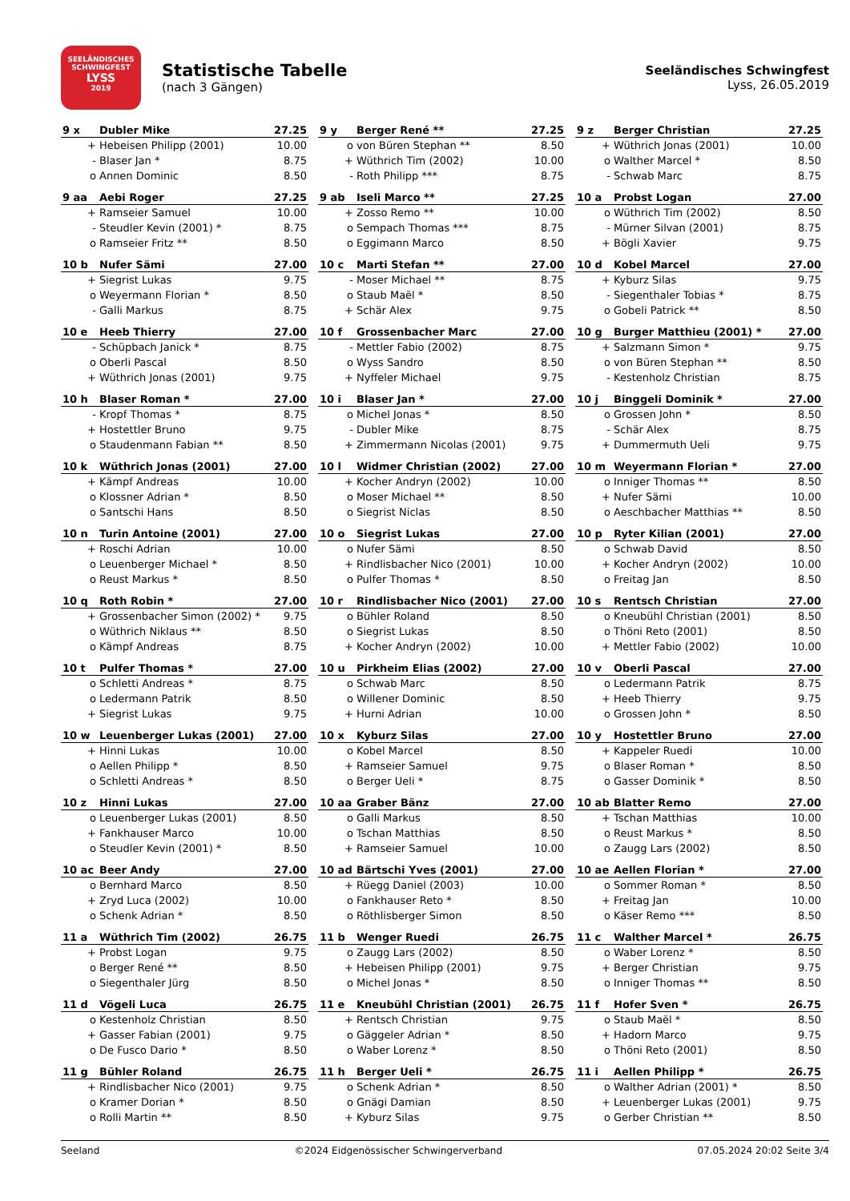SEELÄNDISCHES SCHWINGFEST
LYSS
2019
Statistische Tabelle
(nach 3 Gängen)
Seeländisches Schwingfest
Lyss, 26.05.2019
| 9 x | Dubler Mike | 27.25 |
| --- | --- | --- |
| + | Hebeisen Philipp (2001) | 10.00 |
| - | Blaser Jan * | 8.75 |
| o | Annen Dominic | 8.50 |
| 9 y | Berger René ** | 27.25 |
| --- | --- | --- |
| o | von Büren Stephan ** | 8.50 |
| + | Wüthrich Tim (2002) | 10.00 |
| - | Roth Philipp *** | 8.75 |
| 9 z | Berger Christian | 27.25 |
| --- | --- | --- |
| + | Wüthrich Jonas (2001) | 10.00 |
| o | Walther Marcel * | 8.50 |
| - | Schwab Marc | 8.75 |
| 9 aa | Aebi Roger | 27.25 |
| --- | --- | --- |
| + | Ramseier Samuel | 10.00 |
| - | Steudler Kevin (2001) * | 8.75 |
| o | Ramseier Fritz ** | 8.50 |
| 9 ab | Iseli Marco ** | 27.25 |
| --- | --- | --- |
| + | Zosso Remo ** | 10.00 |
| o | Sempach Thomas *** | 8.75 |
| o | Eggimann Marco | 8.50 |
| 10 a | Probst Logan | 27.00 |
| --- | --- | --- |
| o | Wüthrich Tim (2002) | 8.50 |
| - | Mürner Silvan (2001) | 8.75 |
| + | Bögli Xavier | 9.75 |
| 10 b | Nufer Sämi | 27.00 |
| --- | --- | --- |
| + | Siegrist Lukas | 9.75 |
| o | Weyermann Florian * | 8.50 |
| - | Galli Markus | 8.75 |
| 10 c | Marti Stefan ** | 27.00 |
| --- | --- | --- |
| - | Moser Michael ** | 8.75 |
| o | Staub Maël * | 8.50 |
| + | Schär Alex | 9.75 |
| 10 d | Kobel Marcel | 27.00 |
| --- | --- | --- |
| + | Kyburz Silas | 9.75 |
| - | Siegenthaler Tobias * | 8.75 |
| o | Gobeli Patrick ** | 8.50 |
| 10 e | Heeb Thierry | 27.00 |
| --- | --- | --- |
| - | Schüpbach Janick * | 8.75 |
| o | Oberli Pascal | 8.50 |
| + | Wüthrich Jonas (2001) | 9.75 |
| 10 f | Grossenbacher Marc | 27.00 |
| --- | --- | --- |
| - | Mettler Fabio (2002) | 8.75 |
| o | Wyss Sandro | 8.50 |
| + | Nyffeler Michael | 9.75 |
| 10 g | Burger Matthieu (2001) * | 27.00 |
| --- | --- | --- |
| + | Salzmann Simon * | 9.75 |
| o | von Büren Stephan ** | 8.50 |
| - | Kestenholz Christian | 8.75 |
| 10 h | Blaser Roman * | 27.00 |
| --- | --- | --- |
| - | Kropf Thomas * | 8.75 |
| + | Hostettler Bruno | 9.75 |
| o | Staudenmann Fabian ** | 8.50 |
| 10 i | Blaser Jan * | 27.00 |
| --- | --- | --- |
| o | Michel Jonas * | 8.50 |
| - | Dubler Mike | 8.75 |
| + | Zimmermann Nicolas (2001) | 9.75 |
| 10 j | Binggeli Dominik * | 27.00 |
| --- | --- | --- |
| o | Grossen John * | 8.50 |
| - | Schär Alex | 8.75 |
| + | Dummermuth Ueli | 9.75 |
| 10 k | Wüthrich Jonas (2001) | 27.00 |
| --- | --- | --- |
| + | Kämpf Andreas | 10.00 |
| o | Klossner Adrian * | 8.50 |
| o | Santschi Hans | 8.50 |
| 10 l | Widmer Christian (2002) | 27.00 |
| --- | --- | --- |
| + | Kocher Andryn (2002) | 10.00 |
| o | Moser Michael ** | 8.50 |
| o | Siegrist Niclas | 8.50 |
| 10 m | Weyermann Florian * | 27.00 |
| --- | --- | --- |
| o | Inniger Thomas ** | 8.50 |
| + | Nufer Sämi | 10.00 |
| o | Aeschbacher Matthias ** | 8.50 |
| 10 n | Turin Antoine (2001) | 27.00 |
| --- | --- | --- |
| + | Roschi Adrian | 10.00 |
| o | Leuenberger Michael * | 8.50 |
| o | Reust Markus * | 8.50 |
| 10 o | Siegrist Lukas | 27.00 |
| --- | --- | --- |
| o | Nufer Sämi | 8.50 |
| + | Rindlisbacher Nico (2001) | 10.00 |
| o | Pulfer Thomas * | 8.50 |
| 10 p | Ryter Kilian (2001) | 27.00 |
| --- | --- | --- |
| o | Schwab David | 8.50 |
| + | Kocher Andryn (2002) | 10.00 |
| o | Freitag Jan | 8.50 |
| 10 q | Roth Robin * | 27.00 |
| --- | --- | --- |
| + | Grossenbacher Simon (2002) * | 9.75 |
| o | Wüthrich Niklaus ** | 8.50 |
| o | Kämpf Andreas | 8.75 |
| 10 r | Rindlisbacher Nico (2001) | 27.00 |
| --- | --- | --- |
| o | Bühler Roland | 8.50 |
| o | Siegrist Lukas | 8.50 |
| + | Kocher Andryn (2002) | 10.00 |
| 10 s | Rentsch Christian | 27.00 |
| --- | --- | --- |
| o | Kneubühl Christian (2001) | 8.50 |
| o | Thöni Reto (2001) | 8.50 |
| + | Mettler Fabio (2002) | 10.00 |
| 10 t | Pulfer Thomas * | 27.00 |
| --- | --- | --- |
| o | Schletti Andreas * | 8.75 |
| o | Ledermann Patrik | 8.50 |
| + | Siegrist Lukas | 9.75 |
| 10 u | Pirkheim Elias (2002) | 27.00 |
| --- | --- | --- |
| o | Schwab Marc | 8.50 |
| o | Willener Dominic | 8.50 |
| + | Hurni Adrian | 10.00 |
| 10 v | Oberli Pascal | 27.00 |
| --- | --- | --- |
| o | Ledermann Patrik | 8.75 |
| + | Heeb Thierry | 9.75 |
| o | Grossen John * | 8.50 |
| 10 w | Leuenberger Lukas (2001) | 27.00 |
| --- | --- | --- |
| + | Hinni Lukas | 10.00 |
| o | Aellen Philipp * | 8.50 |
| o | Schletti Andreas * | 8.50 |
| 10 x | Kyburz Silas | 27.00 |
| --- | --- | --- |
| o | Kobel Marcel | 8.50 |
| + | Ramseier Samuel | 9.75 |
| o | Berger Ueli * | 8.75 |
| 10 y | Hostettler Bruno | 27.00 |
| --- | --- | --- |
| + | Kappeler Ruedi | 10.00 |
| o | Blaser Roman * | 8.50 |
| o | Gasser Dominik * | 8.50 |
| 10 z | Hinni Lukas | 27.00 |
| --- | --- | --- |
| o | Leuenberger Lukas (2001) | 8.50 |
| + | Fankhauser Marco | 10.00 |
| o | Steudler Kevin (2001) * | 8.50 |
| 10 aa | Graber Bänz | 27.00 |
| --- | --- | --- |
| o | Galli Markus | 8.50 |
| o | Tschan Matthias | 8.50 |
| + | Ramseier Samuel | 10.00 |
| 10 ab | Blatter Remo | 27.00 |
| --- | --- | --- |
| + | Tschan Matthias | 10.00 |
| o | Reust Markus * | 8.50 |
| o | Zaugg Lars (2002) | 8.50 |
| 10 ac | Beer Andy | 27.00 |
| --- | --- | --- |
| o | Bernhard Marco | 8.50 |
| + | Zryd Luca (2002) | 10.00 |
| o | Schenk Adrian * | 8.50 |
| 10 ad | Bärtschi Yves (2001) | 27.00 |
| --- | --- | --- |
| + | Rüegg Daniel (2003) | 10.00 |
| o | Fankhauser Reto * | 8.50 |
| o | Röthlisberger Simon | 8.50 |
| 10 ae | Aellen Florian * | 27.00 |
| --- | --- | --- |
| o | Sommer Roman * | 8.50 |
| + | Freitag Jan | 10.00 |
| o | Käser Remo *** | 8.50 |
| 11 a | Wüthrich Tim (2002) | 26.75 |
| --- | --- | --- |
| + | Probst Logan | 9.75 |
| o | Berger René ** | 8.50 |
| o | Siegenthaler Jürg | 8.50 |
| 11 b | Wenger Ruedi | 26.75 |
| --- | --- | --- |
| o | Zaugg Lars (2002) | 8.50 |
| + | Hebeisen Philipp (2001) | 9.75 |
| o | Michel Jonas * | 8.50 |
| 11 c | Walther Marcel * | 26.75 |
| --- | --- | --- |
| o | Waber Lorenz * | 8.50 |
| + | Berger Christian | 9.75 |
| o | Inniger Thomas ** | 8.50 |
| 11 d | Vögeli Luca | 26.75 |
| --- | --- | --- |
| o | Kestenholz Christian | 8.50 |
| + | Gasser Fabian (2001) | 9.75 |
| o | De Fusco Dario * | 8.50 |
| 11 e | Kneubühl Christian (2001) | 26.75 |
| --- | --- | --- |
| + | Rentsch Christian | 9.75 |
| o | Gäggeler Adrian * | 8.50 |
| o | Waber Lorenz * | 8.50 |
| 11 f | Hofer Sven * | 26.75 |
| --- | --- | --- |
| o | Staub Maël * | 8.50 |
| + | Hadorn Marco | 9.75 |
| o | Thöni Reto (2001) | 8.50 |
| 11 g | Bühler Roland | 26.75 |
| --- | --- | --- |
| + | Rindlisbacher Nico (2001) | 9.75 |
| o | Kramer Dorian * | 8.50 |
| o | Rolli Martin ** | 8.50 |
| 11 h | Berger Ueli * | 26.75 |
| --- | --- | --- |
| o | Schenk Adrian * | 8.50 |
| o | Gnägi Damian | 8.50 |
| + | Kyburz Silas | 9.75 |
| 11 i | Aellen Philipp * | 26.75 |
| --- | --- | --- |
| o | Walther Adrian (2001) * | 8.50 |
| + | Leuenberger Lukas (2001) | 9.75 |
| o | Gerber Christian ** | 8.50 |
Seeland ©2024 Eidgenössischer Schwingerverband 07.05.2024 20:02 Seite 3/4